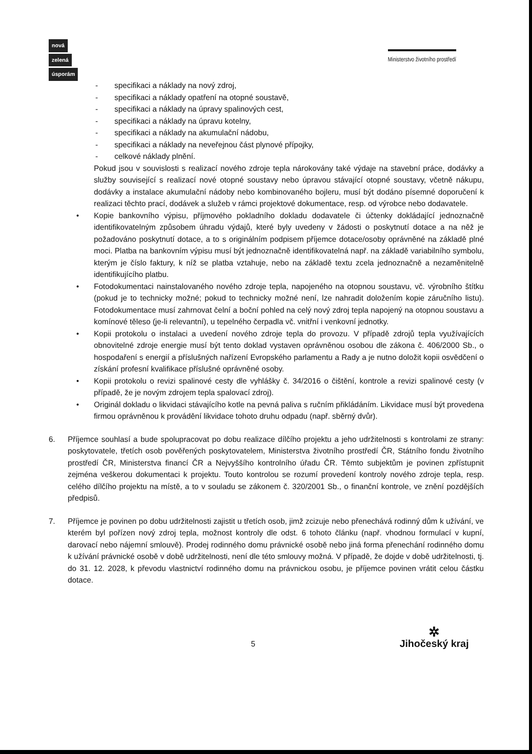nová
zelená
úsporám
Ministerstvo životního prostředí
- specifikaci a náklady na nový zdroj,
- specifikaci a náklady opatření na otopné soustavě,
- specifikaci a náklady na úpravy spalinových cest,
- specifikaci a náklady na úpravu kotelny,
- specifikaci a náklady na akumulační nádobu,
- specifikaci a náklady na neveřejnou část plynové přípojky,
- celkové náklady plnění.
Pokud jsou v souvislosti s realizací nového zdroje tepla nárokovány také výdaje na stavební práce, dodávky a služby související s realizací nové otopné soustavy nebo úpravou stávající otopné soustavy, včetně nákupu, dodávky a instalace akumulační nádoby nebo kombinovaného bojleru, musí být dodáno písemné doporučení k realizaci těchto prací, dodávek a služeb v rámci projektové dokumentace, resp. od výrobce nebo dodavatele.
• Kopie bankovního výpisu, příjmového pokladního dokladu dodavatele či účtenky dokládající jednoznačně identifikovatelným způsobem úhradu výdajů, které byly uvedeny v žádosti o poskytnutí dotace a na něž je požadováno poskytnutí dotace, a to s originálním podpisem příjemce dotace/osoby oprávněné na základě plné moci. Platba na bankovním výpisu musí být jednoznačně identifikovatelná např. na základě variabilního symbolu, kterým je číslo faktury, k níž se platba vztahuje, nebo na základě textu zcela jednoznačně a nezaměnitelně identifikujícího platbu.
• Fotodokumentaci nainstalovaného nového zdroje tepla, napojeného na otopnou soustavu, vč. výrobního štítku (pokud je to technicky možné; pokud to technicky možné není, lze nahradit doložením kopie záručního listu). Fotodokumentace musí zahrnovat čelní a boční pohled na celý nový zdroj tepla napojený na otopnou soustavu a komínové těleso (je-li relevantní), u tepelného čerpadla vč. vnitřní i venkovní jednotky.
• Kopii protokolu o instalaci a uvedení nového zdroje tepla do provozu. V případě zdrojů tepla využívajících obnovitelné zdroje energie musí být tento doklad vystaven oprávněnou osobou dle zákona č. 406/2000 Sb., o hospodaření s energií a příslušných nařízení Evropského parlamentu a Rady a je nutno doložit kopii osvědčení o získání profesní kvalifikace příslušné oprávněné osoby.
• Kopii protokolu o revizi spalinové cesty dle vyhlášky č. 34/2016 o čištění, kontrole a revizi spalinové cesty (v případě, že je novým zdrojem tepla spalovací zdroj).
• Originál dokladu o likvidaci stávajícího kotle na pevná paliva s ručním přikládáním. Likvidace musí být provedena firmou oprávněnou k provádění likvidace tohoto druhu odpadu (např. sběrný dvůr).
6. Příjemce souhlasí a bude spolupracovat po dobu realizace dílčího projektu a jeho udržitelnosti s kontrolami ze strany: poskytovatele, třetích osob pověřených poskytovatelem, Ministerstva životního prostředí ČR, Státního fondu životního prostředí ČR, Ministerstva financí ČR a Nejvyššího kontrolního úřadu ČR. Těmto subjektům je povinen zpřístupnit zejména veškerou dokumentaci k projektu. Touto kontrolou se rozumí provedení kontroly nového zdroje tepla, resp. celého dílčího projektu na místě, a to v souladu se zákonem č. 320/2001 Sb., o finanční kontrole, ve znění pozdějších předpisů.
7. Příjemce je povinen po dobu udržitelnosti zajistit u třetích osob, jimž zcizuje nebo přenechává rodinný dům k užívání, ve kterém byl pořízen nový zdroj tepla, možnost kontroly dle odst. 6 tohoto článku (např. vhodnou formulací v kupní, darovací nebo nájemní smlouvě). Prodej rodinného domu právnické osobě nebo jiná forma přenechání rodinného domu k užívání právnické osobě v době udržitelnosti, není dle této smlouvy možná. V případě, že dojde v době udržitelnosti, tj. do 31. 12. 2028, k převodu vlastnictví rodinného domu na právnickou osobu, je příjemce povinen vrátit celou částku dotace.
5
✲
Jihočeský kraj